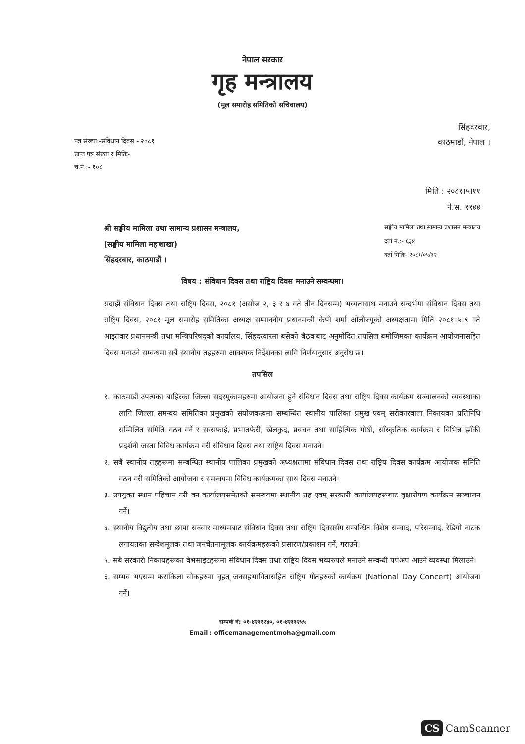नेपाल सरकार
गृह मन्त्रालय
(मूल समारोह समितिको सचिवालय)
पत्र संख्या:-संविधान दिवस - २०८१
प्राप्त पत्र संख्या र मितिः-
च.नं.:- १०८
सिंहदरवार,
काठमाडौं, नेपाल ।
मिति : २०८१।५।११
ने.स. ११४४
श्री सङ्घीय मामिला तथा सामान्य प्रशासन मन्त्रालय,
(सङ्घीय मामिला महाशाखा)
सिंहदरबार, काठमाडौं ।
सङ्घीय मामिला तथा सामान्य प्रशासन मन्त्रालय
दर्ता नं.:- ६३४
दर्ता मितिः- २०८१/०५/१२
विषय : संविधान दिवस तथा राष्ट्रिय दिवस मनाउने सम्वन्धमा।
सदाझैं संविधान दिवस तथा राष्ट्रिय दिवस, २०८१ (असोज २, ३ र ४ गते तीन दिनसम्म) भव्यतासाथ मनाउने सन्दर्भमा संविधान दिवस तथा राष्ट्रिय दिवस, २०८१ मूल समारोह समितिका अध्यक्ष सम्माननीय प्रधानमन्त्री केपी शर्मा ओलीज्यूको अध्यक्षतामा मिति २०८१।५।९ गते आइतवार प्रधानमन्त्री तथा मन्त्रिपरिषद्को कार्यालय, सिंहदरवारमा बसेको बैठकबाट अनुमोदित तपसिल बमोजिमका कार्यक्रम आयोजनासहित दिवस मनाउने सम्वन्धमा सबै स्थानीय तहहरुमा आवश्यक निर्देशनका लागि निर्णयानुसार अनुरोध छ।
तपसिल
१. काठमाडौं उपत्यका बाहिरका जिल्ला सदरमुकामहरुमा आयोजना हुने संविधान दिवस तथा राष्ट्रिय दिवस कार्यक्रम सञ्चालनको व्यवस्थाका लागि जिल्ला समन्वय समितिका प्रमुखको संयोजकत्वमा सम्बन्धित स्थानीय पालिका प्रमुख एवम् सरोकारवाला निकायका प्रतिनिधि सम्मिलित समिति गठन गर्ने र सरसफाई, प्रभातफेरी, खेलकुद, प्रवचन तथा साहित्यिक गोष्ठी, साँस्कृतिक कार्यक्रम र विभिन्न झाँकी प्रदर्शनी जस्ता विविध कार्यक्रम गरी संविधान दिवस तथा राष्ट्रिय दिवस मनाउने।
२. सबै स्थानीय तहहरूमा सम्बन्धित स्थानीय पालिका प्रमुखको अध्यक्षतामा संविधान दिवस तथा राष्ट्रिय दिवस कार्यक्रम आयोजक समिति गठन गरी समितिको आयोजना र समन्वयमा विविध कार्यक्रमका साथ दिवस मनाउने।
३. उपयुक्त स्थान पहिचान गरी वन कार्यालयसमेतको समन्वयमा स्थानीय तह एवम् सरकारी कार्यालयहरूबाट वृक्षारोपण कार्यक्रम सञ्चालन गर्ने।
४. स्थानीय विद्युतीय तथा छापा सञ्चार माध्यमबाट संविधान दिवस तथा राष्ट्रिय दिवससँग सम्बन्धित विशेष सम्वाद, परिसम्वाद, रेडियो नाटक लगायतका सन्देशमूलक तथा जनचेतनामूलक कार्यक्रमहरूको प्रसारण/प्रकाशन गर्ने, गराउने।
५. सबै सरकारी निकायहरूका वेभसाइटहरूमा संविधान दिवस तथा राष्ट्रिय दिवस भव्यरुपले मनाउने सम्वन्धी पपअप आउने व्यवस्था मिलाउने।
६. सम्भव भएसम्म फराकिला चोकहरुमा वृहत् जनसहभागितासहित राष्ट्रिय गीतहरुको कार्यक्रम (National Day Concert) आयोजना गर्ने।
सम्पर्क नं: ०१-४२११२४०, ०१-४२११२५५
Email : officemanagementmoha@gmail.com
CS CamScanner